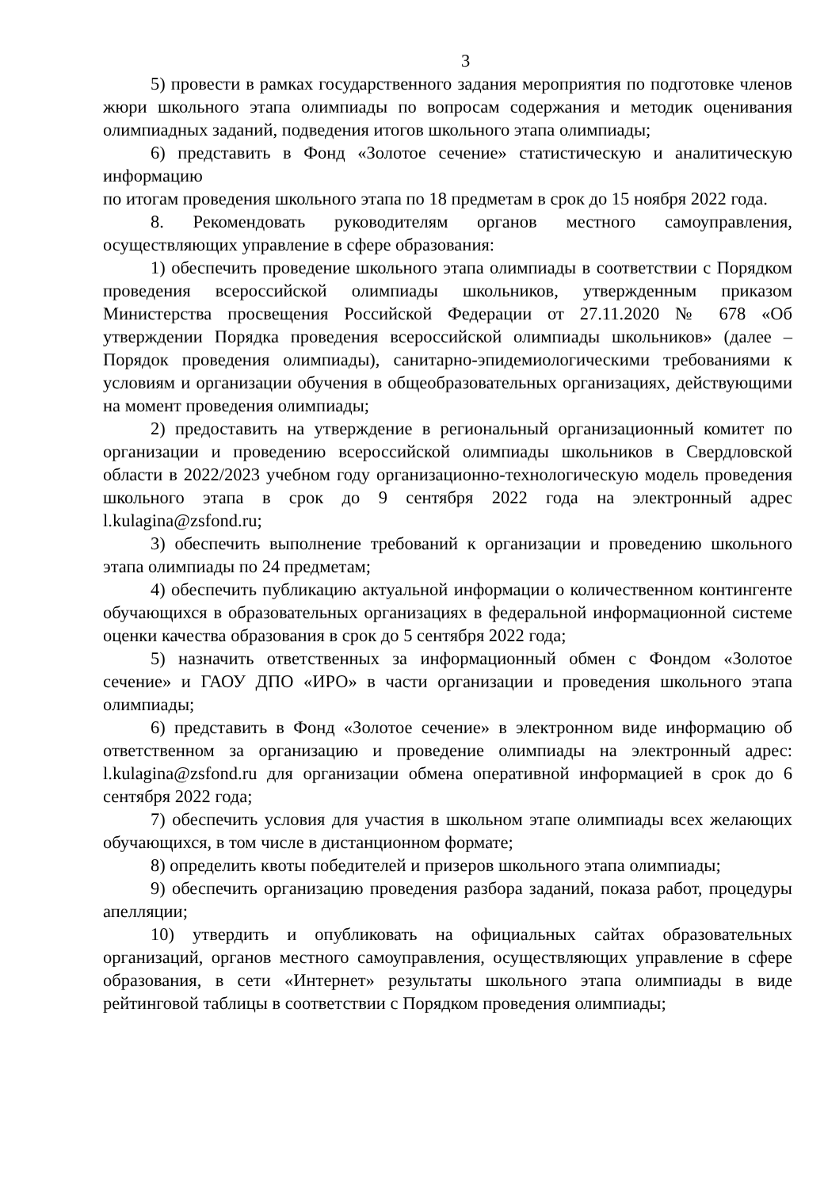3
5) провести в рамках государственного задания мероприятия по подготовке членов жюри школьного этапа олимпиады по вопросам содержания и методик оценивания олимпиадных заданий, подведения итогов школьного этапа олимпиады;
6) представить в Фонд «Золотое сечение» статистическую и аналитическую информацию
по итогам проведения школьного этапа по 18 предметам в срок до 15 ноября 2022 года.
8. Рекомендовать руководителям органов местного самоуправления, осуществляющих управление в сфере образования:
1) обеспечить проведение школьного этапа олимпиады в соответствии с Порядком проведения всероссийской олимпиады школьников, утвержденным приказом Министерства просвещения Российской Федерации от 27.11.2020 № 678 «Об утверждении Порядка проведения всероссийской олимпиады школьников» (далее – Порядок проведения олимпиады), санитарно-эпидемиологическими требованиями к условиям и организации обучения в общеобразовательных организациях, действующими на момент проведения олимпиады;
2) предоставить на утверждение в региональный организационный комитет по организации и проведению всероссийской олимпиады школьников в Свердловской области в 2022/2023 учебном году организационно-технологическую модель проведения школьного этапа в срок до 9 сентября 2022 года на электронный адрес l.kulagina@zsfond.ru;
3) обеспечить выполнение требований к организации и проведению школьного этапа олимпиады по 24 предметам;
4) обеспечить публикацию актуальной информации о количественном контингенте обучающихся в образовательных организациях в федеральной информационной системе оценки качества образования в срок до 5 сентября 2022 года;
5) назначить ответственных за информационный обмен с Фондом «Золотое сечение» и ГАОУ ДПО «ИРО» в части организации и проведения школьного этапа олимпиады;
6) представить в Фонд «Золотое сечение» в электронном виде информацию об ответственном за организацию и проведение олимпиады на электронный адрес: l.kulagina@zsfond.ru для организации обмена оперативной информацией в срок до 6 сентября 2022 года;
7) обеспечить условия для участия в школьном этапе олимпиады всех желающих обучающихся, в том числе в дистанционном формате;
8) определить квоты победителей и призеров школьного этапа олимпиады;
9) обеспечить организацию проведения разбора заданий, показа работ, процедуры апелляции;
10) утвердить и опубликовать на официальных сайтах образовательных организаций, органов местного самоуправления, осуществляющих управление в сфере образования, в сети «Интернет» результаты школьного этапа олимпиады в виде рейтинговой таблицы в соответствии с Порядком проведения олимпиады;